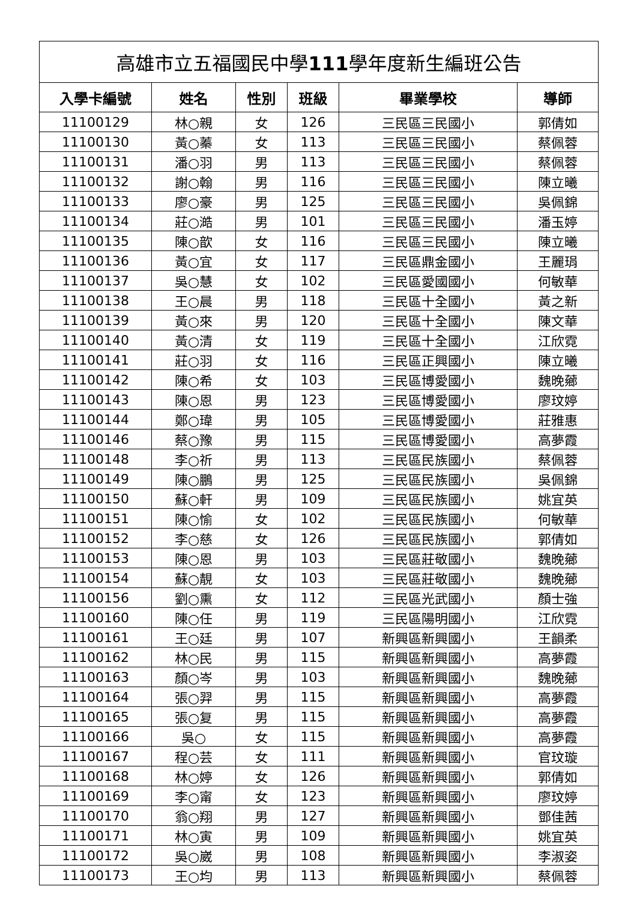| 高雄市立五福國民中學 111 學年度新生編班公告 | | | | | |
| 入學卡編號 | 姓名 | 性別 | 班級 | 畢業學校 | 導師 |
| 11100129 | 林○親 | 女 | 126 | 三民區三民國小 | 郭倩如 |
| 11100130 | 黃○蓁 | 女 | 113 | 三民區三民國小 | 蔡佩蓉 |
| 11100131 | 潘○羽 | 男 | 113 | 三民區三民國小 | 蔡佩蓉 |
| 11100132 | 謝○翰 | 男 | 116 | 三民區三民國小 | 陳立曦 |
| 11100133 | 廖○豪 | 男 | 125 | 三民區三民國小 | 吳佩錦 |
| 11100134 | 莊○澔 | 男 | 101 | 三民區三民國小 | 潘玉婷 |
| 11100135 | 陳○歆 | 女 | 116 | 三民區三民國小 | 陳立曦 |
| 11100136 | 黃○宜 | 女 | 117 | 三民區鼎金國小 | 王麗琄 |
| 11100137 | 吳○慧 | 女 | 102 | 三民區愛國國小 | 何敏華 |
| 11100138 | 王○晨 | 男 | 118 | 三民區十全國小 | 黃之新 |
| 11100139 | 黃○來 | 男 | 120 | 三民區十全國小 | 陳文華 |
| 11100140 | 黃○清 | 女 | 119 | 三民區十全國小 | 江欣霓 |
| 11100141 | 莊○羽 | 女 | 116 | 三民區正興國小 | 陳立曦 |
| 11100142 | 陳○希 | 女 | 103 | 三民區博愛國小 | 魏晚薌 |
| 11100143 | 陳○恩 | 男 | 123 | 三民區博愛國小 | 廖玟婷 |
| 11100144 | 鄭○瑋 | 男 | 105 | 三民區博愛國小 | 莊雅惠 |
| 11100146 | 蔡○豫 | 男 | 115 | 三民區博愛國小 | 高夢霞 |
| 11100148 | 李○祈 | 男 | 113 | 三民區民族國小 | 蔡佩蓉 |
| 11100149 | 陳○鵬 | 男 | 125 | 三民區民族國小 | 吳佩錦 |
| 11100150 | 蘇○軒 | 男 | 109 | 三民區民族國小 | 姚宜英 |
| 11100151 | 陳○愉 | 女 | 102 | 三民區民族國小 | 何敏華 |
| 11100152 | 李○慈 | 女 | 126 | 三民區民族國小 | 郭倩如 |
| 11100153 | 陳○恩 | 男 | 103 | 三民區莊敬國小 | 魏晚薌 |
| 11100154 | 蘇○靚 | 女 | 103 | 三民區莊敬國小 | 魏晚薌 |
| 11100156 | 劉○熏 | 女 | 112 | 三民區光武國小 | 顏士強 |
| 11100160 | 陳○任 | 男 | 119 | 三民區陽明國小 | 江欣霓 |
| 11100161 | 王○廷 | 男 | 107 | 新興區新興國小 | 王韻柔 |
| 11100162 | 林○民 | 男 | 115 | 新興區新興國小 | 高夢霞 |
| 11100163 | 顏○岑 | 男 | 103 | 新興區新興國小 | 魏晚薌 |
| 11100164 | 張○羿 | 男 | 115 | 新興區新興國小 | 高夢霞 |
| 11100165 | 張○复 | 男 | 115 | 新興區新興國小 | 高夢霞 |
| 11100166 | 吳○ | 女 | 115 | 新興區新興國小 | 高夢霞 |
| 11100167 | 程○芸 | 女 | 111 | 新興區新興國小 | 官玟璇 |
| 11100168 | 林○婷 | 女 | 126 | 新興區新興國小 | 郭倩如 |
| 11100169 | 李○甯 | 女 | 123 | 新興區新興國小 | 廖玟婷 |
| 11100170 | 翁○翔 | 男 | 127 | 新興區新興國小 | 鄧佳茜 |
| 11100171 | 林○寅 | 男 | 109 | 新興區新興國小 | 姚宜英 |
| 11100172 | 吳○崴 | 男 | 108 | 新興區新興國小 | 李淑姿 |
| 11100173 | 王○均 | 男 | 113 | 新興區新興國小 | 蔡佩蓉 |